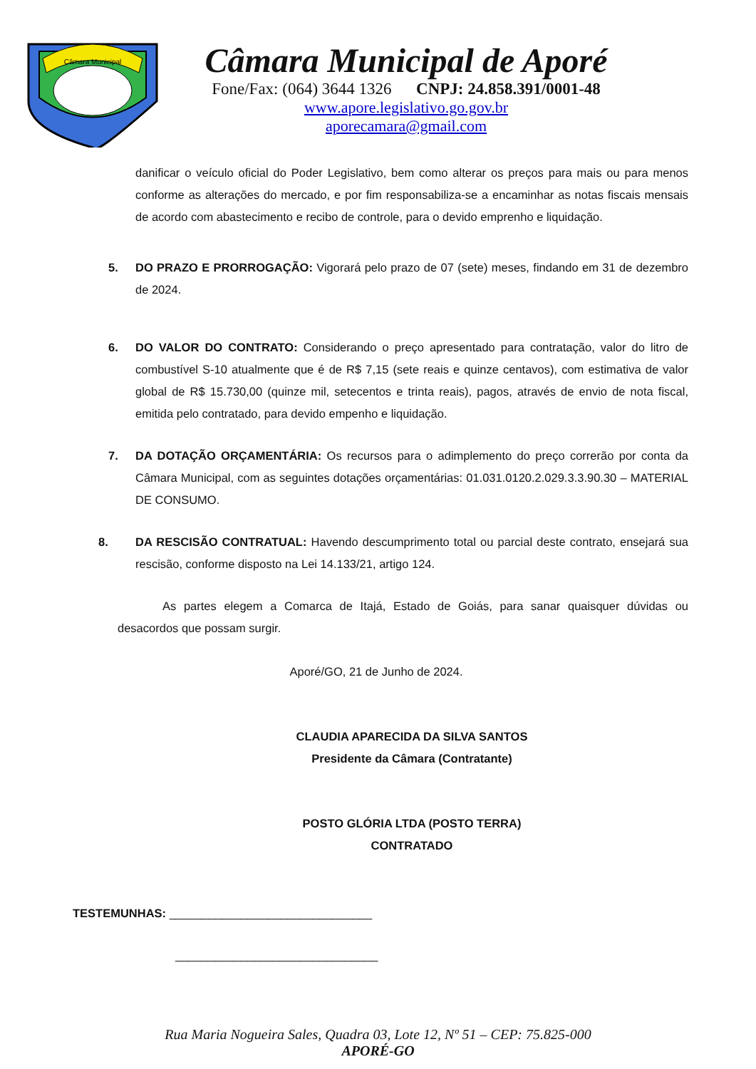Câmara Municipal
Câmara Municipal de Aporé
Fone/Fax: (064) 3644 1326 CNPJ: 24.858.391/0001-48
www.apore.legislativo.go.gov.br
aporecamara@gmail.com
danificar o veículo oficial do Poder Legislativo, bem como alterar os preços para mais ou para menos conforme as alterações do mercado, e por fim responsabiliza-se a encaminhar as notas fiscais mensais de acordo com abastecimento e recibo de controle, para o devido emprenho e liquidação.
5. DO PRAZO E PRORROGAÇÃO: Vigorará pelo prazo de 07 (sete) meses, findando em 31 de dezembro de 2024.
6. DO VALOR DO CONTRATO: Considerando o preço apresentado para contratação, valor do litro de combustível S-10 atualmente que é de R$ 7,15 (sete reais e quinze centavos), com estimativa de valor global de R$ 15.730,00 (quinze mil, setecentos e trinta reais), pagos, através de envio de nota fiscal, emitida pelo contratado, para devido empenho e liquidação.
7. DA DOTAÇÃO ORÇAMENTÁRIA: Os recursos para o adimplemento do preço correrão por conta da Câmara Municipal, com as seguintes dotações orçamentárias: 01.031.0120.2.029.3.3.90.30 – MATERIAL DE CONSUMO.
8. DA RESCISÃO CONTRATUAL: Havendo descumprimento total ou parcial deste contrato, ensejará sua rescisão, conforme disposto na Lei 14.133/21, artigo 124.
As partes elegem a Comarca de Itajá, Estado de Goiás, para sanar quaisquer dúvidas ou desacordos que possam surgir.
Aporé/GO, 21 de Junho de 2024.
CLAUDIA APARECIDA DA SILVA SANTOS
Presidente da Câmara (Contratante)
POSTO GLÓRIA LTDA (POSTO TERRA)
CONTRATADO
TESTEMUNHAS: _______________________________
_______________________________
Rua Maria Nogueira Sales, Quadra 03, Lote 12, Nº 51 – CEP: 75.825-000
APORÉ-GO